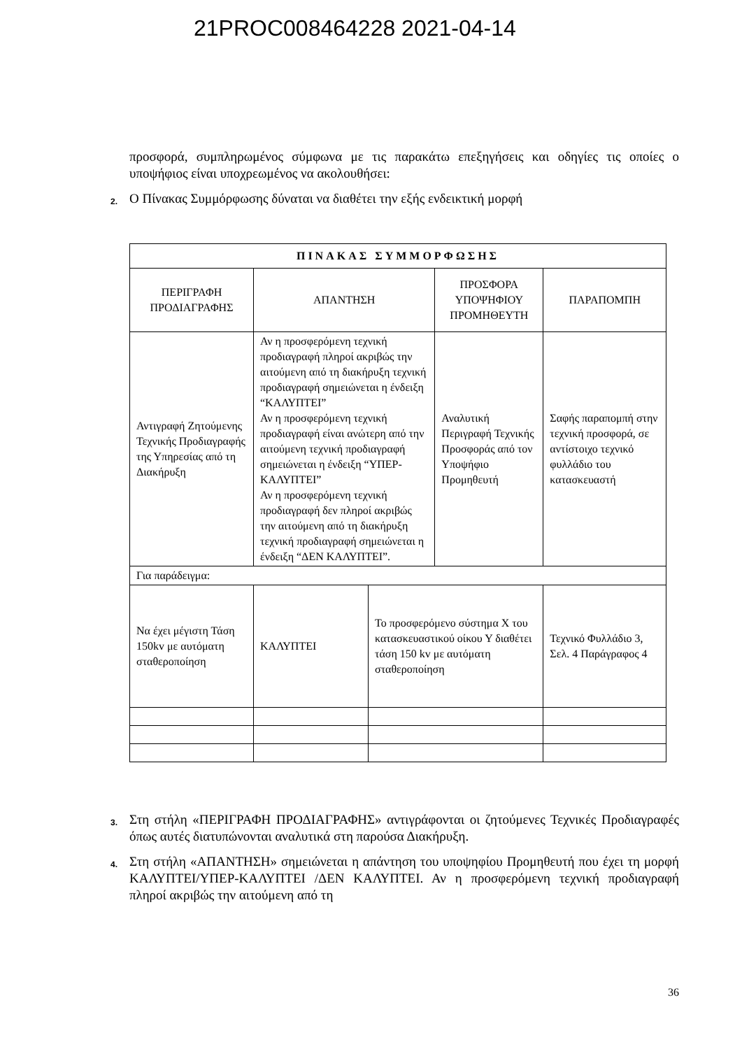21PROC008464228 2021-04-14
προσφορά, συμπληρωμένος σύμφωνα με τις παρακάτω επεξηγήσεις και οδηγίες τις οποίες ο υποψήφιος είναι υποχρεωμένος να ακολουθήσει:
2. Ο Πίνακας Συμμόρφωσης δύναται να διαθέτει την εξής ενδεικτική μορφή
| ΠΙΝΑΚΑΣ ΣΥΜΜΟΡΦΩΣΗΣ | | | | |
| --- | --- | --- | --- | --- |
| ΠΕΡΙΓΡΑΦΗ ΠΡΟΔΙΑΓΡΑΦΗΣ | ΑΠΑΝΤΗΣΗ | | ΠΡΟΣΦΟΡΑ ΥΠΟΨΗΦΙΟΥ ΠΡΟΜΗΘΕΥΤΗ | ΠΑΡΑΠΟΜΠΗ |
| Αντιγραφή Ζητούμενης Τεχνικής Προδιαγραφής της Υπηρεσίας από τη Διακήρυξη | Αν η προσφερόμενη τεχνική προδιαγραφή πληροί ακριβώς την αιτούμενη από τη διακήρυξη τεχνική προδιαγραφή σημειώνεται η ένδειξη “ΚΑΛΥΠΤΕΙ” Αν η προσφερόμενη τεχνική προδιαγραφή είναι ανώτερη από την αιτούμενη τεχνική προδιαγραφή σημειώνεται η ένδειξη “ΥΠΕΡ-ΚΑΛΥΠΤΕΙ” Αν η προσφερόμενη τεχνική προδιαγραφή δεν πληροί ακριβώς την αιτούμενη από τη διακήρυξη τεχνική προδιαγραφή σημειώνεται η ένδειξη “ΔΕΝ ΚΑΛΥΠΤΕΙ”. | | Αναλυτική Περιγραφή Τεχνικής Προσφοράς από τον Υποψήφιο Προμηθευτή | Σαφής παραπομπή στην τεχνική προσφορά, σε αντίστοιχο τεχνικό φυλλάδιο του κατασκευαστή |
| Για παράδειγμα: | | | | |
| Να έχει μέγιστη Τάση 150kv με αυτόματη σταθεροποίηση | ΚΑΛΥΠΤΕΙ | Το προσφερόμενο σύστημα Χ του κατασκευαστικού οίκου Υ διαθέτει τάση 150 kv με αυτόματη σταθεροποίηση | | Τεχνικό Φυλλάδιο 3, Σελ. 4 Παράγραφος 4 |
3. Στη στήλη «ΠΕΡΙΓΡΑΦΗ ΠΡΟΔΙΑΓΡΑΦΗΣ» αντιγράφονται οι ζητούμενες Τεχνικές Προδιαγραφές όπως αυτές διατυπώνονται αναλυτικά στη παρούσα Διακήρυξη.
4. Στη στήλη «ΑΠΑΝΤΗΣΗ» σημειώνεται η απάντηση του υποψηφίου Προμηθευτή που έχει τη μορφή ΚΑΛΥΠΤΕΙ/ΥΠΕΡ-ΚΑΛΥΠΤΕΙ /ΔΕΝ ΚΑΛΥΠΤΕΙ. Αν η προσφερόμενη τεχνική προδιαγραφή πληροί ακριβώς την αιτούμενη από τη
36